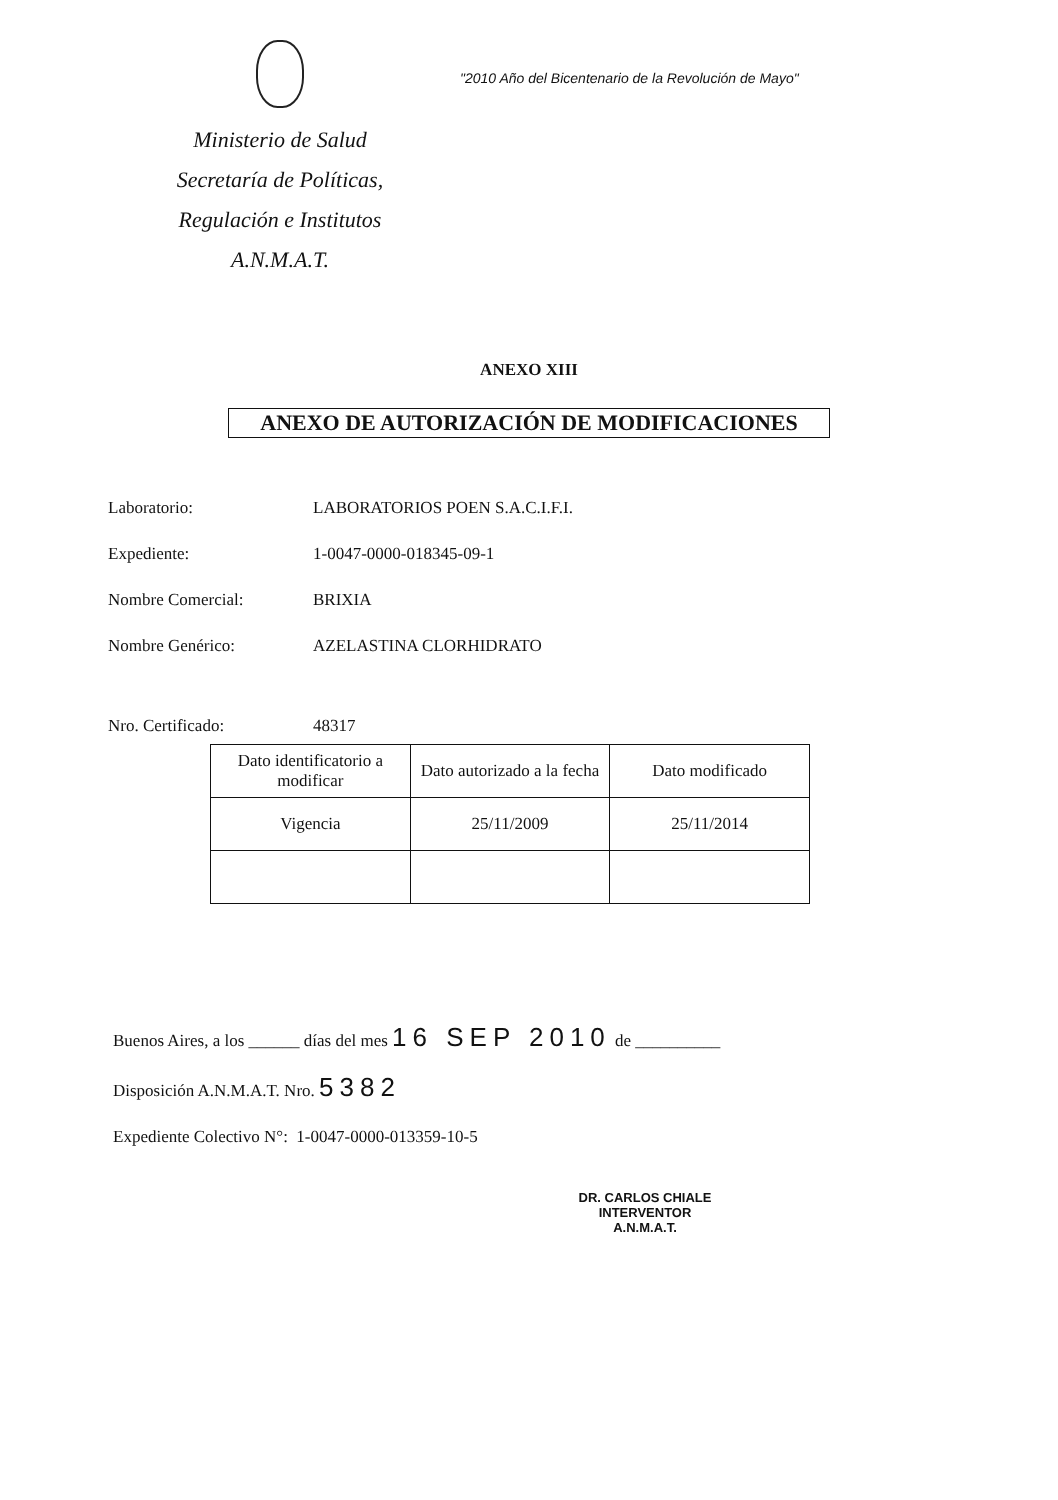Ministerio de Salud
Secretaría de Políticas,
Regulación e Institutos
A.N.M.A.T.
"2010 Año del Bicentenario de la Revolución de Mayo"
ANEXO XIII
ANEXO DE AUTORIZACIÓN DE MODIFICACIONES
Laboratorio: LABORATORIOS POEN S.A.C.I.F.I.
Expediente: 1-0047-0000-018345-09-1
Nombre Comercial: BRIXIA
Nombre Genérico: AZELASTINA CLORHIDRATO
Nro. Certificado: 48317
| Dato identificatorio a modificar | Dato autorizado a la fecha | Dato modificado |
| Vigencia | 25/11/2009 | 25/11/2014 |
Buenos Aires, a los ______ días del mes 16 SEP 2010 de __________
Disposición A.N.M.A.T. Nro. 5382
Expediente Colectivo N°: 1-0047-0000-013359-10-5
DR. CARLOS CHIALE
INTERVENTOR
A.N.M.A.T.